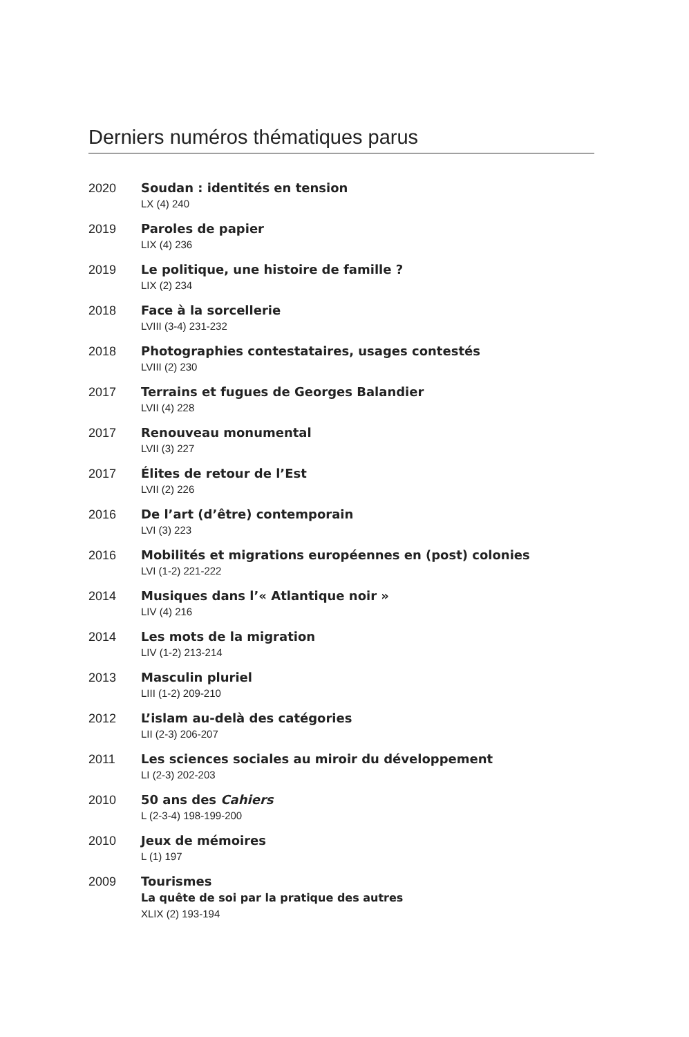Derniers numéros thématiques parus
2020 Soudan : identités en tension
LX (4) 240
2019 Paroles de papier
LIX (4) 236
2019 Le politique, une histoire de famille ?
LIX (2) 234
2018 Face à la sorcellerie
LVIII (3-4) 231-232
2018 Photographies contestataires, usages contestés
LVIII (2) 230
2017 Terrains et fugues de Georges Balandier
LVII (4) 228
2017 Renouveau monumental
LVII (3) 227
2017 Élites de retour de l’Est
LVII (2) 226
2016 De l’art (d’être) contemporain
LVI (3) 223
2016 Mobilités et migrations européennes en (post) colonies
LVI (1-2) 221-222
2014 Musiques dans l’« Atlantique noir »
LIV (4) 216
2014 Les mots de la migration
LIV (1-2) 213-214
2013 Masculin pluriel
LIII (1-2) 209-210
2012 L’islam au-delà des catégories
LII (2-3) 206-207
2011 Les sciences sociales au miroir du développement
LI (2-3) 202-203
2010 50 ans des Cahiers
L (2-3-4) 198-199-200
2010 Jeux de mémoires
L (1) 197
2009 Tourismes
La quête de soi par la pratique des autres
XLIX (2) 193-194